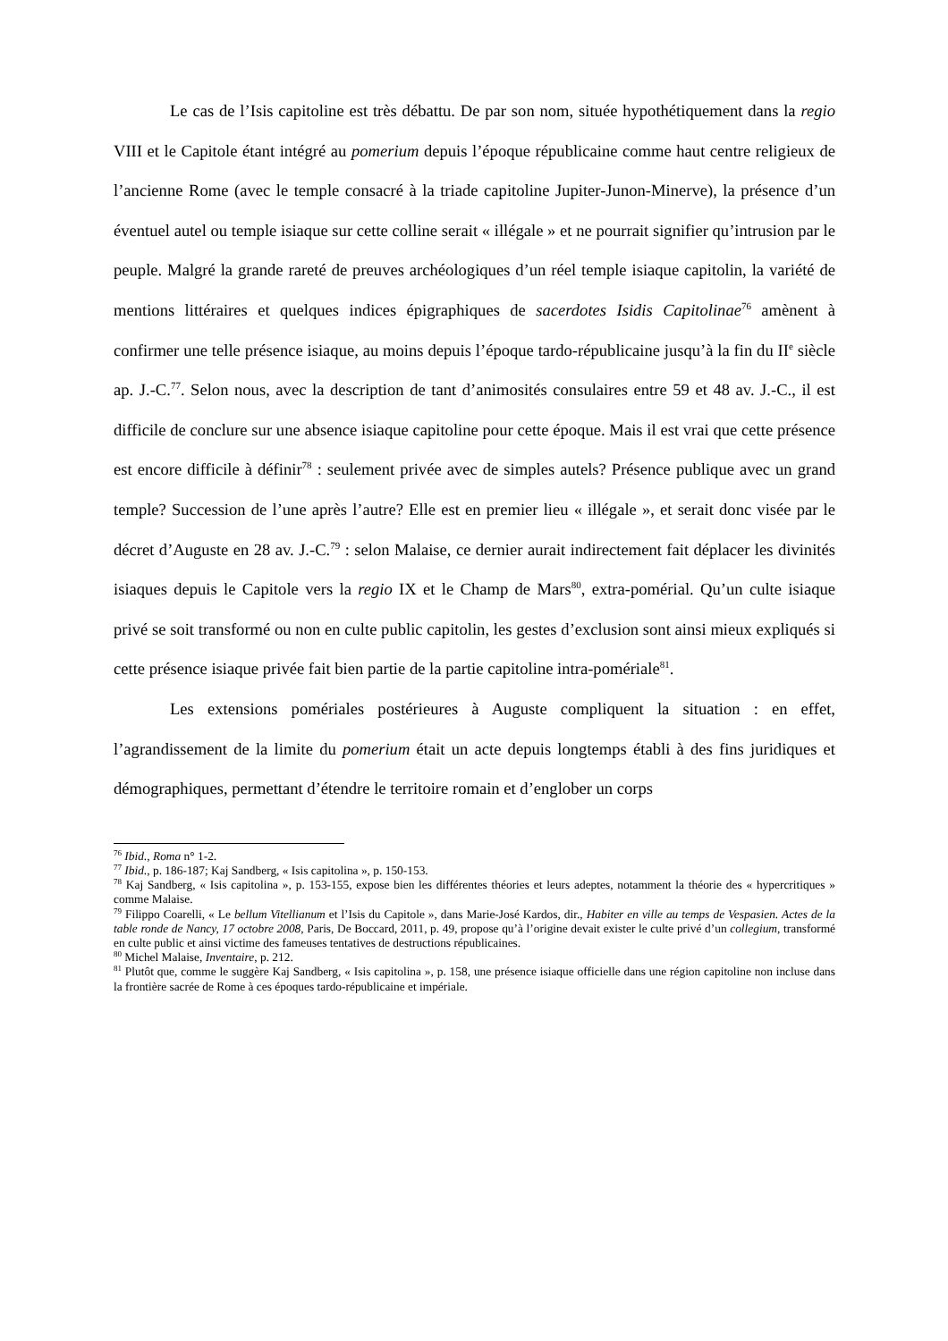Le cas de l’Isis capitoline est très débattu. De par son nom, située hypothétiquement dans la regio VIII et le Capitole étant intégré au pomerium depuis l’époque républicaine comme haut centre religieux de l’ancienne Rome (avec le temple consacré à la triade capitoline Jupiter-Junon-Minerve), la présence d’un éventuel autel ou temple isiaque sur cette colline serait « illégale » et ne pourrait signifier qu’intrusion par le peuple. Malgré la grande rareté de preuves archéologiques d’un réel temple isiaque capitolin, la variété de mentions littéraires et quelques indices épigraphiques de sacerdotes Isidis Capitolinae<sup>76</sup> amènent à confirmer une telle présence isiaque, au moins depuis l’époque tardo-républicaine jusqu’à la fin du II<sup>e</sup> siècle ap. J.-C.<sup>77</sup>. Selon nous, avec la description de tant d’animosités consulaires entre 59 et 48 av. J.-C., il est difficile de conclure sur une absence isiaque capitoline pour cette époque. Mais il est vrai que cette présence est encore difficile à définir<sup>78</sup> : seulement privée avec de simples autels? Présence publique avec un grand temple? Succession de l’une après l’autre? Elle est en premier lieu « illégale », et serait donc visée par le décret d’Auguste en 28 av. J.-C.<sup>79</sup> : selon Malaise, ce dernier aurait indirectement fait déplacer les divinités isiaques depuis le Capitole vers la regio IX et le Champ de Mars<sup>80</sup>, extra-pomérial. Qu’un culte isiaque privé se soit transformé ou non en culte public capitolin, les gestes d’exclusion sont ainsi mieux expliqués si cette présence isiaque privée fait bien partie de la partie capitoline intra-pomériale<sup>81</sup>.
Les extensions pomériales postérieures à Auguste compliquent la situation : en effet, l’agrandissement de la limite du pomerium était un acte depuis longtemps établi à des fins juridiques et démographiques, permettant d’étendre le territoire romain et d’englober un corps
<sup>76</sup> Ibid., Roma n° 1-2.
<sup>77</sup> Ibid., p. 186-187; Kaj Sandberg, « Isis capitolina », p. 150-153.
<sup>78</sup> Kaj Sandberg, « Isis capitolina », p. 153-155, expose bien les différentes théories et leurs adeptes, notamment la théorie des « hypercritiques » comme Malaise.
<sup>79</sup> Filippo Coarelli, « Le bellum Vitellianum et l’Isis du Capitole », dans Marie-José Kardos, dir., Habiter en ville au temps de Vespasien. Actes de la table ronde de Nancy, 17 octobre 2008, Paris, De Boccard, 2011, p. 49, propose qu’à l’origine devait exister le culte privé d’un collegium, transformé en culte public et ainsi victime des fameuses tentatives de destructions républicaines.
<sup>80</sup> Michel Malaise, Inventaire, p. 212.
<sup>81</sup> Plutôt que, comme le suggère Kaj Sandberg, « Isis capitolina », p. 158, une présence isiaque officielle dans une région capitoline non incluse dans la frontière sacrée de Rome à ces époques tardo-républicaine et impériale.